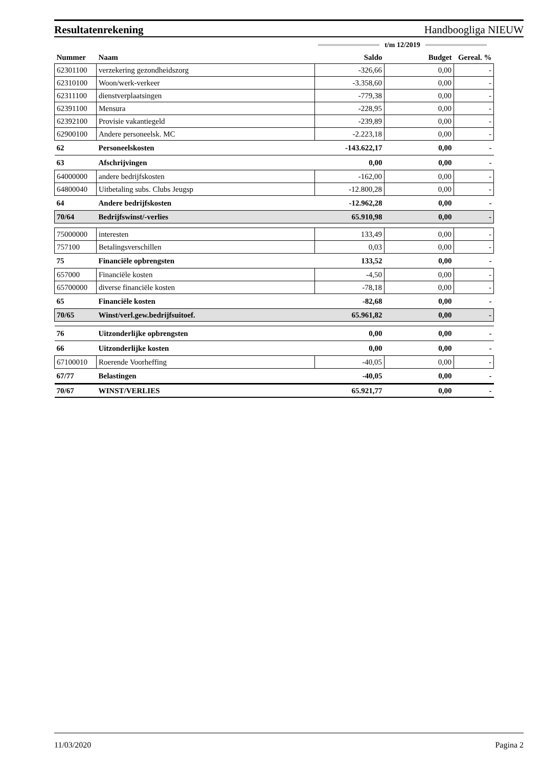Resultatenrekening Handboogliga NIEUW
t/m 12/2019
| Nummer | Naam | Saldo | Budget | Gereal. % |
| --- | --- | --- | --- | --- |
| 62301100 | verzekering gezondheidszorg | -326,66 | 0,00 | - |
| 62310100 | Woon/werk-verkeer | -3.358,60 | 0,00 | - |
| 62311100 | dienstverplaatsingen | -779,38 | 0,00 | - |
| 62391100 | Mensura | -228,95 | 0,00 | - |
| 62392100 | Provisie vakantiegeld | -239,89 | 0,00 | - |
| 62900100 | Andere personeelsk. MC | -2.223,18 | 0,00 | - |
| 62 | Personeelskosten | -143.622,17 | 0,00 | - |
| 63 | Afschrijvingen | 0,00 | 0,00 | - |
| 64000000 | andere bedrijfskosten | -162,00 | 0,00 | - |
| 64800040 | Uitbetaling subs. Clubs Jeugsp | -12.800,28 | 0,00 | - |
| 64 | Andere bedrijfskosten | -12.962,28 | 0,00 | - |
| 70/64 | Bedrijfswinst/-verlies | 65.910,98 | 0,00 | - |
| 75000000 | interesten | 133,49 | 0,00 | - |
| 757100 | Betalingsverschillen | 0,03 | 0,00 | - |
| 75 | Financiële opbrengsten | 133,52 | 0,00 | - |
| 657000 | Financiële kosten | -4,50 | 0,00 | - |
| 65700000 | diverse financiële kosten | -78,18 | 0,00 | - |
| 65 | Financiële kosten | -82,68 | 0,00 | - |
| 70/65 | Winst/verl.gew.bedrijfsuitoef. | 65.961,82 | 0,00 | - |
| 76 | Uitzonderlijke opbrengsten | 0,00 | 0,00 | - |
| 66 | Uitzonderlijke kosten | 0,00 | 0,00 | - |
| 67100010 | Roerende Voorheffing | -40,05 | 0,00 | - |
| 67/77 | Belastingen | -40,05 | 0,00 | - |
| 70/67 | WINST/VERLIES | 65.921,77 | 0,00 | - |
11/03/2020 Pagina 2